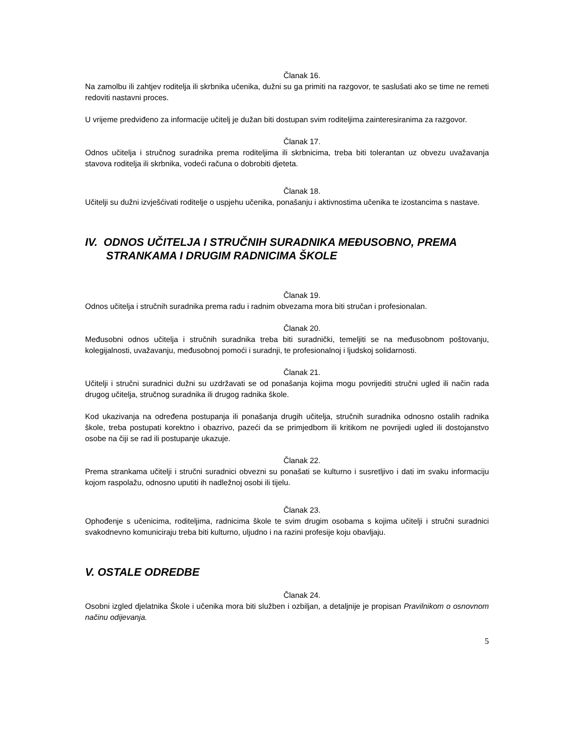Članak 16.
Na zamolbu ili zahtjev roditelja ili skrbnika učenika, dužni su ga primiti na razgovor, te saslušati ako se time ne remeti redoviti nastavni proces.
U vrijeme predviđeno za informacije učitelj je dužan biti dostupan svim roditeljima zainteresiranima za razgovor.
Članak 17.
Odnos učitelja i stručnog suradnika prema roditeljima ili skrbnicima, treba biti tolerantan uz obvezu uvažavanja stavova roditelja ili skrbnika, vodeći računa o dobrobiti djeteta.
Članak 18.
Učitelji su dužni izvješćivati roditelje o uspjehu učenika, ponašanju i aktivnostima učenika te izostancima s nastave.
IV. ODNOS UČITELJA I STRUČNIH SURADNIKA MEĐUSOBNO, PREMA
STRANKAMA I DRUGIM RADNICIMA ŠKOLE
Članak 19.
Odnos učitelja i stručnih suradnika prema radu i radnim obvezama mora biti stručan i profesionalan.
Članak 20.
Međusobni odnos učitelja i stručnih suradnika treba biti suradnički, temeljiti se na međusobnom poštovanju, kolegijalnosti, uvažavanju, međusobnoj pomoći i suradnji, te profesionalnoj i ljudskoj solidarnosti.
Članak 21.
Učitelji i stručni suradnici dužni su uzdržavati se od ponašanja kojima mogu povrijediti stručni ugled ili način rada drugog učitelja, stručnog suradnika ili drugog radnika škole.
Kod ukazivanja na određena postupanja ili ponašanja drugih učitelja, stručnih suradnika odnosno ostalih radnika škole, treba postupati korektno i obazrivo, pazeći da se primjedbom ili kritikom ne povrijedi ugled ili dostojanstvo osobe na čiji se rad ili postupanje ukazuje.
Članak 22.
Prema strankama učitelji i stručni suradnici obvezni su ponašati se kulturno i susretljivo i dati im svaku informaciju kojom raspolažu, odnosno uputiti ih nadležnoj osobi ili tijelu.
Članak 23.
Ophođenje s učenicima, roditeljima, radnicima škole te svim drugim osobama s kojima učitelji i stručni suradnici svakodnevno komuniciraju treba biti kulturno, uljudno i na razini profesije koju obavljaju.
V. OSTALE ODREDBE
Članak 24.
Osobni izgled djelatnika Škole i učenika mora biti služben i ozbiljan, a detaljnije je propisan Pravilnikom o osnovnom načinu odijevanja.
5